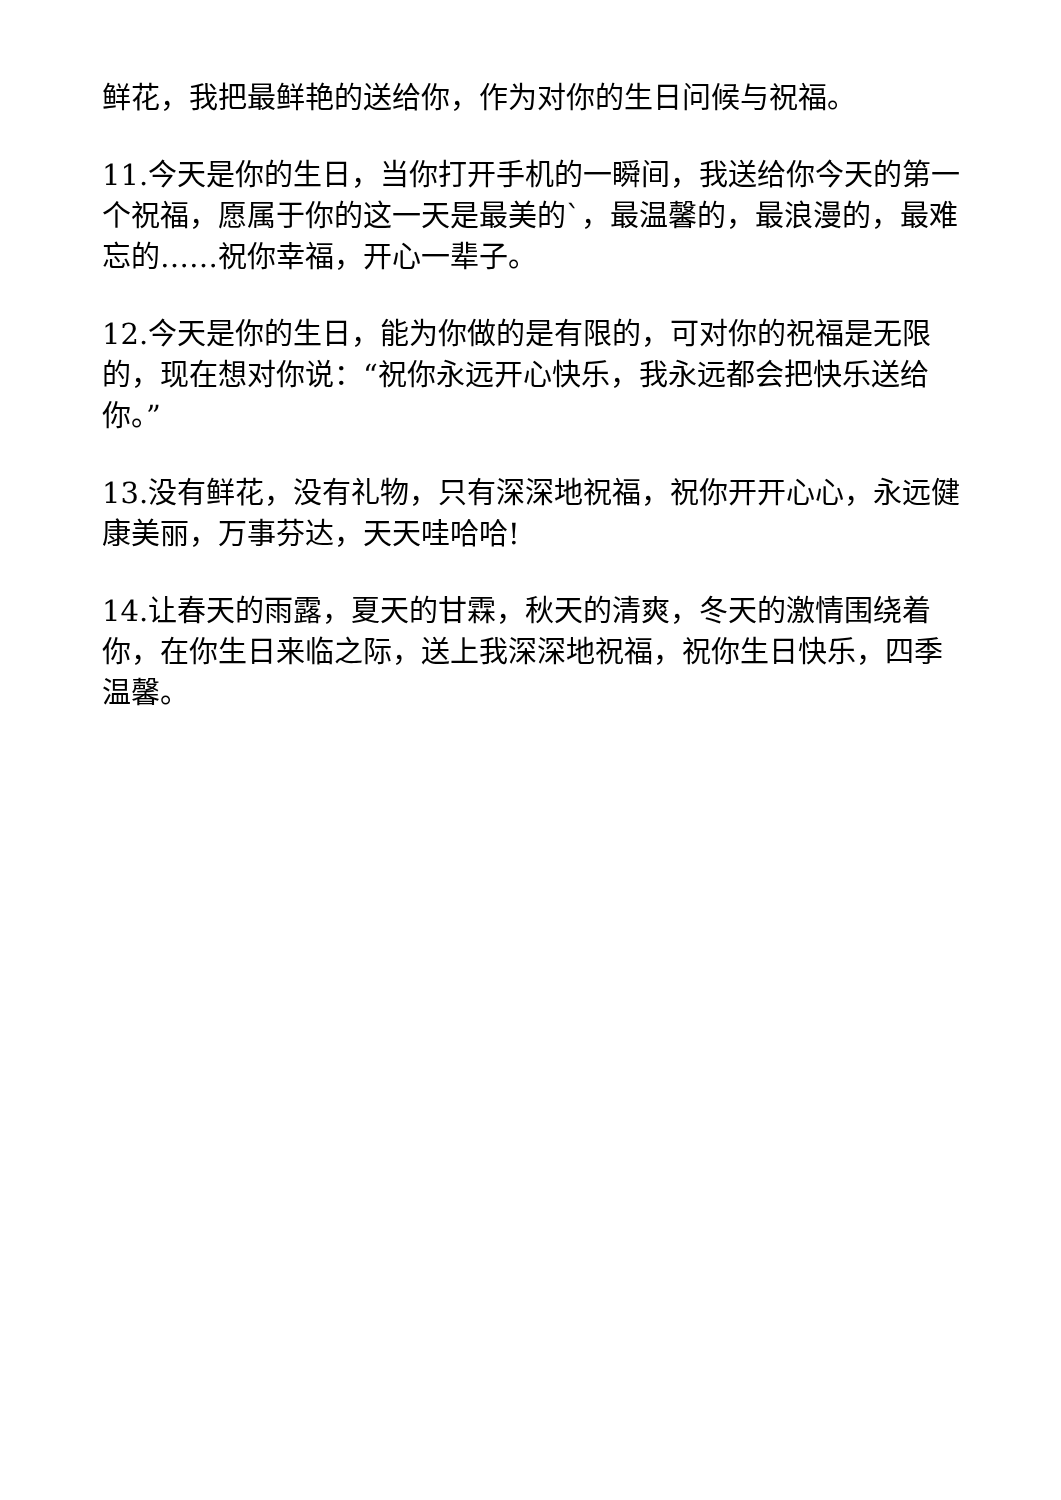鲜花，我把最鲜艳的送给你，作为对你的生日问候与祝福。
11.今天是你的生日，当你打开手机的一瞬间，我送给你今天的第一个祝福，愿属于你的这一天是最美的`，最温馨的，最浪漫的，最难忘的……祝你幸福，开心一辈子。
12.今天是你的生日，能为你做的是有限的，可对你的祝福是无限的，现在想对你说：“祝你永远开心快乐，我永远都会把快乐送给你。”
13.没有鲜花，没有礼物，只有深深地祝福，祝你开开心心，永远健康美丽，万事芬达，天天哇哈哈!
14.让春天的雨露，夏天的甘霖，秋天的清爽，冬天的激情围绕着你，在你生日来临之际，送上我深深地祝福，祝你生日快乐，四季温馨。